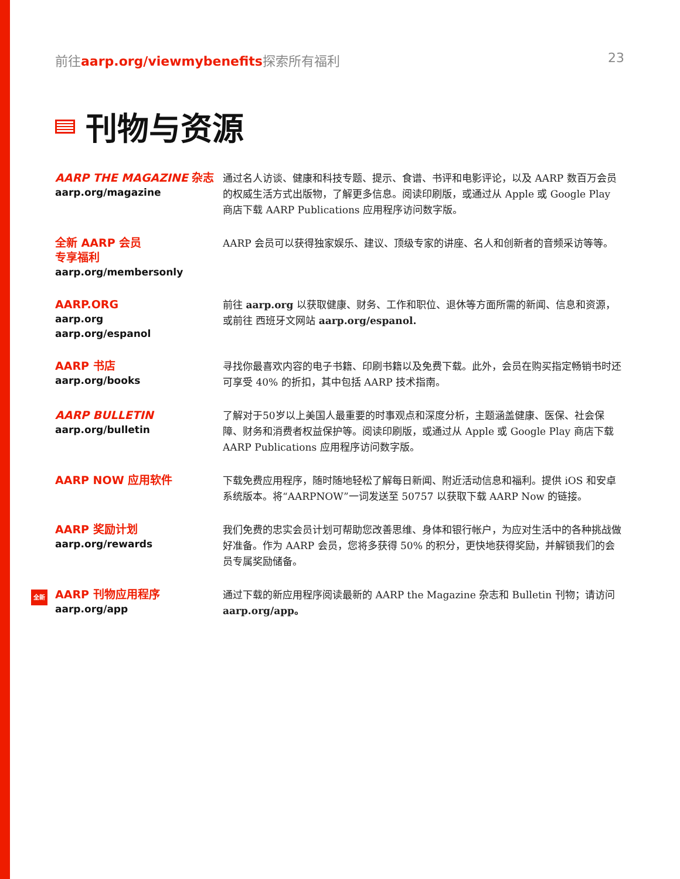前往aarp.org/viewmybenefits探索所有福利 23
刊物与资源
AARP THE MAGAZINE 杂志
aarp.org/magazine
通过名人访谈、健康和科技专题、提示、食谱、书评和电影评论，以及 AARP 数百万会员的权威生活方式出版物，了解更多信息。阅读印刷版，或通过从 Apple 或 Google Play 商店下载 AARP Publications 应用程序访问数字版。
全新 AARP 会员
专享福利
aarp.org/membersonly
AARP 会员可以获得独家娱乐、建议、顶级专家的讲座、名人和创新者的音频采访等等。
AARP.ORG
aarp.org
aarp.org/espanol
前往 aarp.org 以获取健康、财务、工作和职位、退休等方面所需的新闻、信息和资源，或前往 西班牙文网站 aarp.org/espanol.
AARP 书店
aarp.org/books
寻找你最喜欢内容的电子书籍、印刷书籍以及免费下载。此外，会员在购买指定畅销书时还可享受 40% 的折扣，其中包括 AARP 技术指南。
AARP BULLETIN
aarp.org/bulletin
了解对于50岁以上美国人最重要的时事观点和深度分析，主题涵盖健康、医保、社会保障、财务和消费者权益保护等。阅读印刷版，或通过从 Apple 或 Google Play 商店下载 AARP Publications 应用程序访问数字版。
AARP NOW 应用软件
下载免费应用程序，随时随地轻松了解每日新闻、附近活动信息和福利。提供 iOS 和安卓系统版本。将“AARPNOW”一词发送至 50757 以获取下载 AARP Now 的链接。
AARP 奖励计划
aarp.org/rewards
我们免费的忠实会员计划可帮助您改善思维、身体和银行帐户，为应对生活中的各种挑战做好准备。作为 AARP 会员，您将多获得 50% 的积分，更快地获得奖励，并解锁我们的会员专属奖励储备。
全新
AARP 刊物应用程序
aarp.org/app
通过下载的新应用程序阅读最新的 AARP the Magazine 杂志和 Bulletin 刊物；请访问 aarp.org/app。